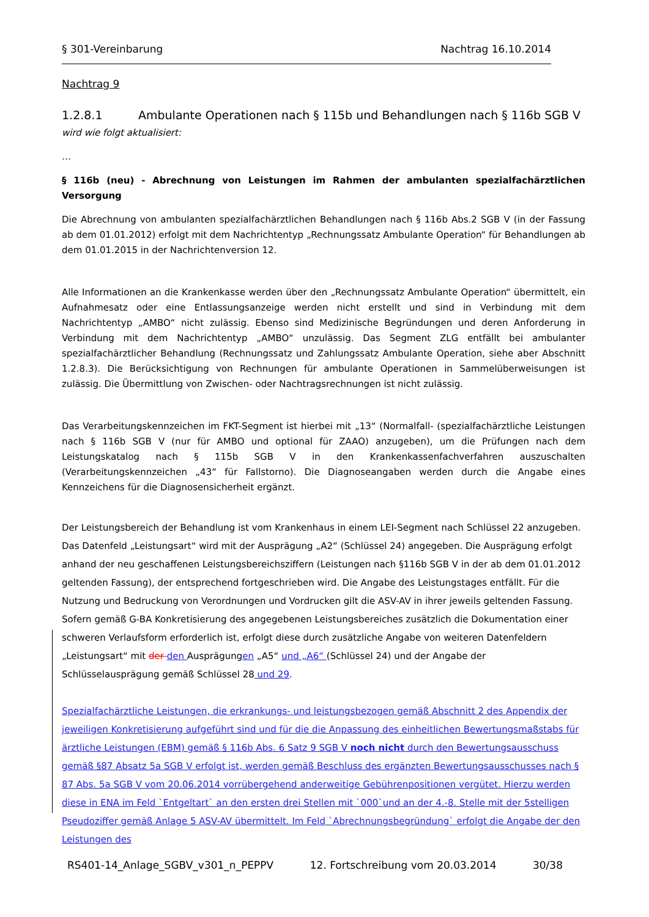§ 301-Vereinbarung Nachtrag 16.10.2014
Nachtrag 9
1.2.8.1 Ambulante Operationen nach § 115b und Behandlungen nach § 116b SGB V
wird wie folgt aktualisiert:
…
§ 116b (neu) - Abrechnung von Leistungen im Rahmen der ambulanten spezialfachärztlichen Versorgung
Die Abrechnung von ambulanten spezialfachärztlichen Behandlungen nach § 116b Abs.2 SGB V (in der Fassung ab dem 01.01.2012) erfolgt mit dem Nachrichtentyp „Rechnungssatz Ambulante Operation“ für Behandlungen ab dem 01.01.2015 in der Nachrichtenversion 12.
Alle Informationen an die Krankenkasse werden über den „Rechnungssatz Ambulante Operation“ übermittelt, ein Aufnahmesatz oder eine Entlassungsanzeige werden nicht erstellt und sind in Verbindung mit dem Nachrichtentyp „AMBO“ nicht zulässig. Ebenso sind Medizinische Begründungen und deren Anforderung in Verbindung mit dem Nachrichtentyp „AMBO“ unzulässig. Das Segment ZLG entfällt bei ambulanter spezialfachärztlicher Behandlung (Rechnungssatz und Zahlungssatz Ambulante Operation, siehe aber Abschnitt 1.2.8.3). Die Berücksichtigung von Rechnungen für ambulante Operationen in Sammelüberweisungen ist zulässig. Die Übermittlung von Zwischen- oder Nachtragsrechnungen ist nicht zulässig.
Das Verarbeitungskennzeichen im FKT-Segment ist hierbei mit „13“ (Normalfall- (spezialfachärztliche Leistungen nach § 116b SGB V (nur für AMBO und optional für ZAAO) anzugeben), um die Prüfungen nach dem Leistungskatalog nach § 115b SGB V in den Krankenkassenfachverfahren auszuschalten (Verarbeitungskennzeichen „43“ für Fallstorno). Die Diagnoseangaben werden durch die Angabe eines Kennzeichens für die Diagnosensicherheit ergänzt.
Der Leistungsbereich der Behandlung ist vom Krankenhaus in einem LEI-Segment nach Schlüssel 22 anzugeben. Das Datenfeld „Leistungsart“ wird mit der Ausprägung „A2“ (Schlüssel 24) angegeben. Die Ausprägung erfolgt anhand der neu geschaffenen Leistungsbereichsziffern (Leistungen nach §116b SGB V in der ab dem 01.01.2012 geltenden Fassung), der entsprechend fortgeschrieben wird. Die Angabe des Leistungstages entfällt. Für die Nutzung und Bedruckung von Verordnungen und Vordrucken gilt die ASV-AV in ihrer jeweils geltenden Fassung. Sofern gemäß G-BA Konkretisierung des angegebenen Leistungsbereiches zusätzlich die Dokumentation einer schweren Verlaufsform erforderlich ist, erfolgt diese durch zusätzliche Angabe von weiteren Datenfeldern „Leistungsart“ mit der den Ausprägungen „A5“ und „A6“ (Schlüssel 24) und der Angabe der Schlüsselausprägung gemäß Schlüssel 28 und 29.
Spezialfachärztliche Leistungen, die erkrankungs- und leistungsbezogen gemäß Abschnitt 2 des Appendix der jeweiligen Konkretisierung aufgeführt sind und für die die Anpassung des einheitlichen Bewertungsmaßstabs für ärztliche Leistungen (EBM) gemäß § 116b Abs. 6 Satz 9 SGB V noch nicht durch den Bewertungsausschuss gemäß §87 Absatz 5a SGB V erfolgt ist, werden gemäß Beschluss des ergänzten Bewertungsausschusses nach § 87 Abs. 5a SGB V vom 20.06.2014 vorrübergehend anderweitige Gebührenpositionen vergütet. Hierzu werden diese in ENA im Feld `Entgeltart` an den ersten drei Stellen mit `000`und an der 4.-8. Stelle mit der 5stelligen Pseudoziffer gemäß Anlage 5 ASV-AV übermittelt. Im Feld `Abrechnungsbegründung` erfolgt die Angabe der den Leistungen des
RS401-14_Anlage_SGBV_v301_n_PEPPV 12. Fortschreibung vom 20.03.2014 30/38